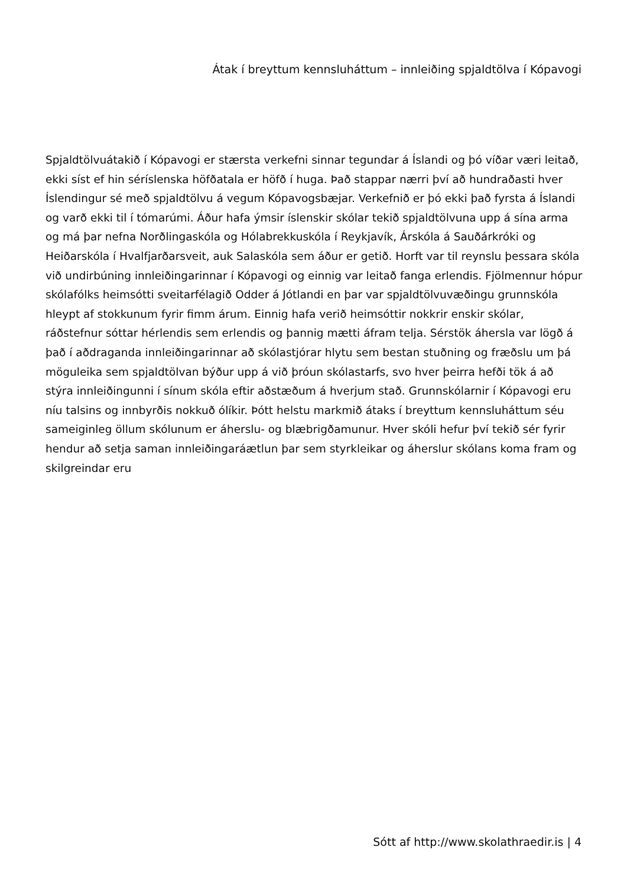Átak í breyttum kennsluháttum – innleiðing spjaldtölva í Kópavogi
Spjaldtölvuátakið í Kópavogi er stærsta verkefni sinnar tegundar á Íslandi og þó víðar væri leitað, ekki síst ef hin séríslenska höfðatala er höfð í huga. Það stappar nærri því að hundraðasti hver Íslendingur sé með spjaldtölvu á vegum Kópavogsbæjar. Verkefnið er þó ekki það fyrsta á Íslandi og varð ekki til í tómarúmi. Áður hafa ýmsir íslenskir skólar tekið spjaldtölvuna upp á sína arma og má þar nefna Norðlingaskóla og Hólabrekkuskóla í Reykjavík, Árskóla á Sauðárkróki og Heiðarskóla í Hvalfjarðarsveit, auk Salaskóla sem áður er getið. Horft var til reynslu þessara skóla við undirbúning innleiðingarinnar í Kópavogi og einnig var leitað fanga erlendis. Fjölmennur hópur skólafólks heimsótti sveitarfélagið Odder á Jótlandi en þar var spjaldtölvuvæðingu grunnskóla hleypt af stokkunum fyrir fimm árum. Einnig hafa verið heimsóttir nokkrir enskir skólar, ráðstefnur sóttar hérlendis sem erlendis og þannig mætti áfram telja. Sérstök áhersla var lögð á það í aðdraganda innleiðingarinnar að skólastjórar hlytu sem bestan stuðning og fræðslu um þá möguleika sem spjaldtölvan býður upp á við þróun skólastarfs, svo hver þeirra hefði tök á að stýra innleiðingunni í sínum skóla eftir aðstæðum á hverjum stað. Grunnskólarnir í Kópavogi eru níu talsins og innbyrðis nokkuð ólíkir. Þótt helstu markmið átaks í breyttum kennsluháttum séu sameiginleg öllum skólunum er áherslu- og blæbrigðamunur. Hver skóli hefur því tekið sér fyrir hendur að setja saman innleiðingaráætlun þar sem styrkleikar og áherslur skólans koma fram og skilgreindar eru
Sótt af http://www.skolathraedir.is | 4